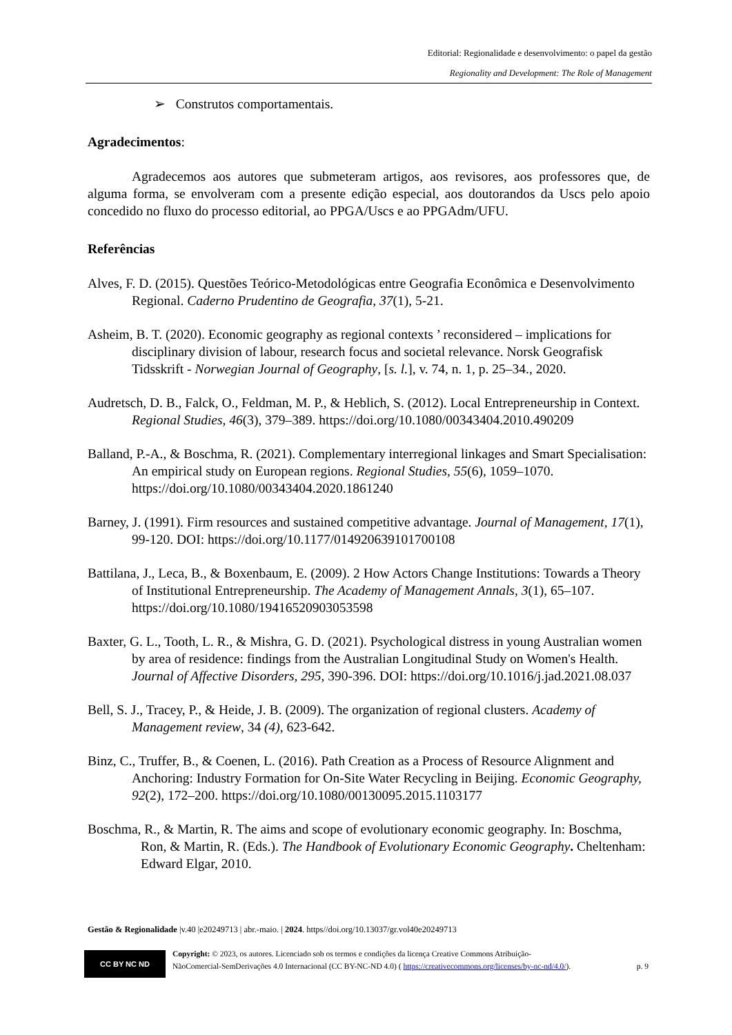Editorial: Regionalidade e desenvolvimento: o papel da gestão
Regionality and Development: The Role of Management
➢ Construtos comportamentais.
Agradecimentos:
Agradecemos aos autores que submeteram artigos, aos revisores, aos professores que, de alguma forma, se envolveram com a presente edição especial, aos doutorandos da Uscs pelo apoio concedido no fluxo do processo editorial, ao PPGA/Uscs e ao PPGAdm/UFU.
Referências
Alves, F. D. (2015). Questões Teórico-Metodológicas entre Geografia Econômica e Desenvolvimento Regional. Caderno Prudentino de Geografia, 37(1), 5-21.
Asheim, B. T. (2020). Economic geography as regional contexts ’ reconsidered – implications for disciplinary division of labour, research focus and societal relevance. Norsk Geografisk Tidsskrift - Norwegian Journal of Geography, [s. l.], v. 74, n. 1, p. 25–34., 2020.
Audretsch, D. B., Falck, O., Feldman, M. P., & Heblich, S. (2012). Local Entrepreneurship in Context. Regional Studies, 46(3), 379–389. https://doi.org/10.1080/00343404.2010.490209
Balland, P.-A., & Boschma, R. (2021). Complementary interregional linkages and Smart Specialisation: An empirical study on European regions. Regional Studies, 55(6), 1059–1070. https://doi.org/10.1080/00343404.2020.1861240
Barney, J. (1991). Firm resources and sustained competitive advantage. Journal of Management, 17(1), 99-120. DOI: https://doi.org/10.1177/014920639101700108
Battilana, J., Leca, B., & Boxenbaum, E. (2009). 2 How Actors Change Institutions: Towards a Theory of Institutional Entrepreneurship. The Academy of Management Annals, 3(1), 65–107. https://doi.org/10.1080/19416520903053598
Baxter, G. L., Tooth, L. R., & Mishra, G. D. (2021). Psychological distress in young Australian women by area of residence: findings from the Australian Longitudinal Study on Women's Health. Journal of Affective Disorders, 295, 390-396. DOI: https://doi.org/10.1016/j.jad.2021.08.037
Bell, S. J., Tracey, P., & Heide, J. B. (2009). The organization of regional clusters. Academy of Management review, 34 (4), 623-642.
Binz, C., Truffer, B., & Coenen, L. (2016). Path Creation as a Process of Resource Alignment and Anchoring: Industry Formation for On-Site Water Recycling in Beijing. Economic Geography, 92(2), 172–200. https://doi.org/10.1080/00130095.2015.1103177
Boschma, R., & Martin, R. The aims and scope of evolutionary economic geography. In: Boschma, Ron, & Martin, R. (Eds.). The Handbook of Evolutionary Economic Geography. Cheltenham: Edward Elgar, 2010.
Gestão & Regionalidade |v.40 |e20249713 | abr.-maio. | 2024. https//doi.org/10.13037/gr.vol40e20249713
CC BY NC ND
Copyright: © 2023, os autores. Licenciado sob os termos e condições da licença Creative Commons Atribuição-
NãoComercial-SemDerivações 4.0 Internacional (CC BY-NC-ND 4.0) ( https://creativecommons.org/licenses/by-nc-nd/4.0/). p. 9